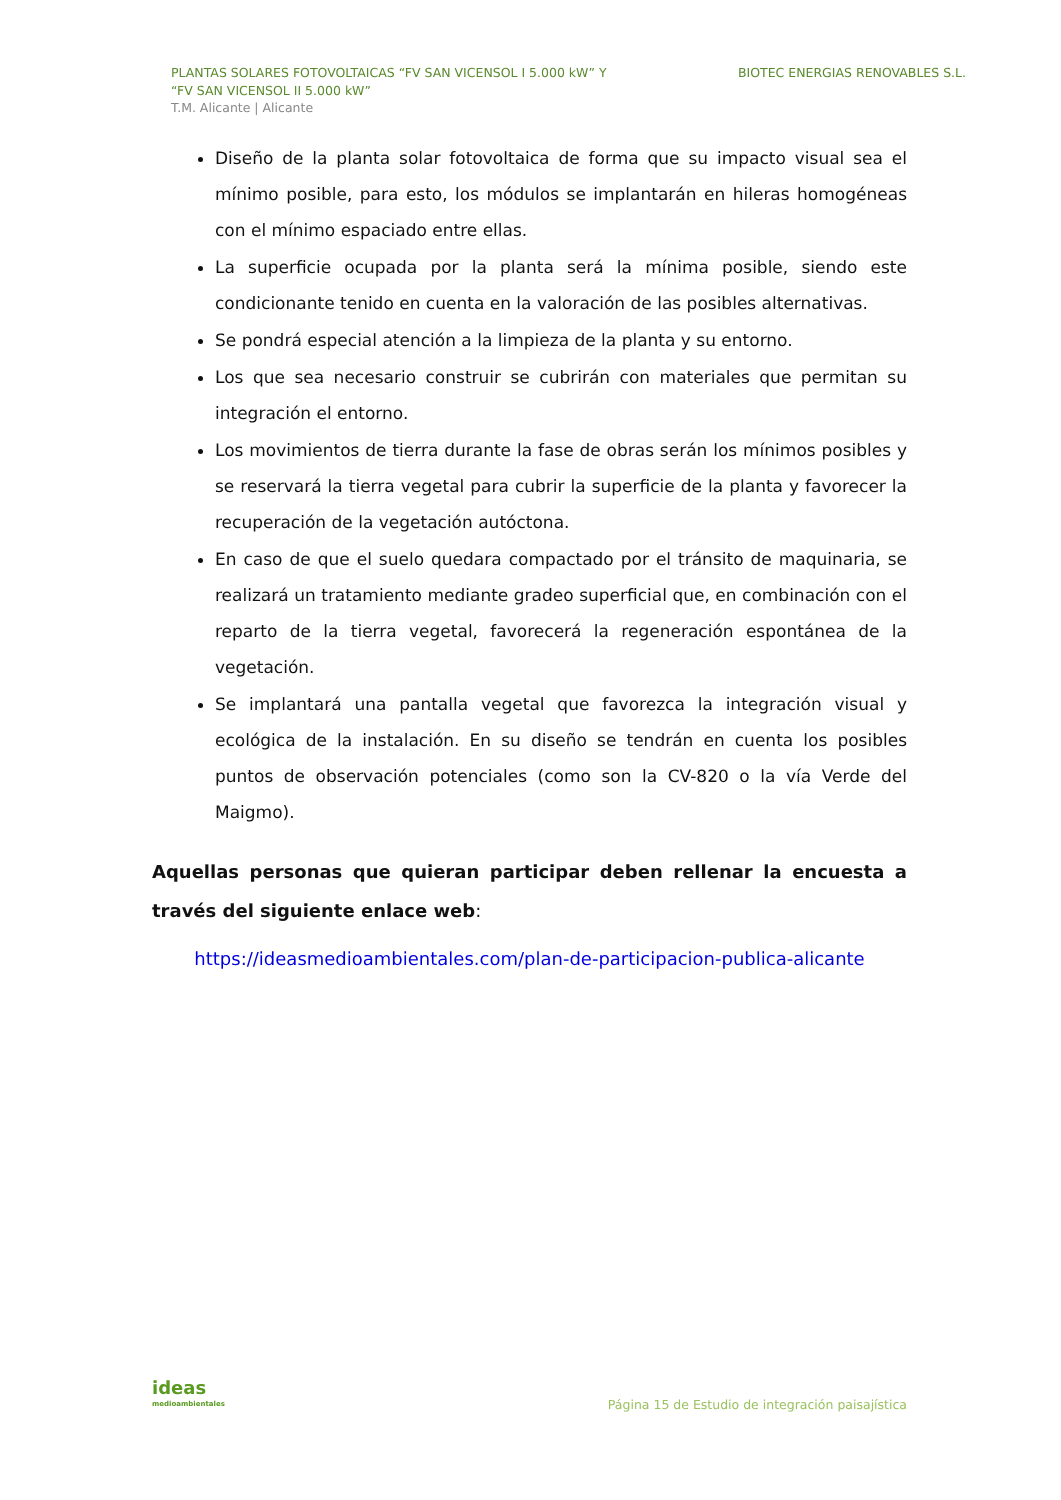PLANTAS SOLARES FOTOVOLTAICAS “FV SAN VICENSOL I 5.000 kW” Y
“FV SAN VICENSOL II 5.000 kW”
T.M. Alicante | Alicante
BIOTEC ENERGIAS RENOVABLES S.L.
Diseño de la planta solar fotovoltaica de forma que su impacto visual sea el mínimo posible, para esto, los módulos se implantarán en hileras homogéneas con el mínimo espaciado entre ellas.
La superficie ocupada por la planta será la mínima posible, siendo este condicionante tenido en cuenta en la valoración de las posibles alternativas.
Se pondrá especial atención a la limpieza de la planta y su entorno.
Los que sea necesario construir se cubrirán con materiales que permitan su integración el entorno.
Los movimientos de tierra durante la fase de obras serán los mínimos posibles y se reservará la tierra vegetal para cubrir la superficie de la planta y favorecer la recuperación de la vegetación autóctona.
En caso de que el suelo quedara compactado por el tránsito de maquinaria, se realizará un tratamiento mediante gradeo superficial que, en combinación con el reparto de la tierra vegetal, favorecerá la regeneración espontánea de la vegetación.
Se implantará una pantalla vegetal que favorezca la integración visual y ecológica de la instalación. En su diseño se tendrán en cuenta los posibles puntos de observación potenciales (como son la CV-820 o la vía Verde del Maigmo).
Aquellas personas que quieran participar deben rellenar la encuesta a través del siguiente enlace web:
https://ideasmedioambientales.com/plan-de-participacion-publica-alicante
ideas
medioambientales
Página 15 de Estudio de integración paisajística